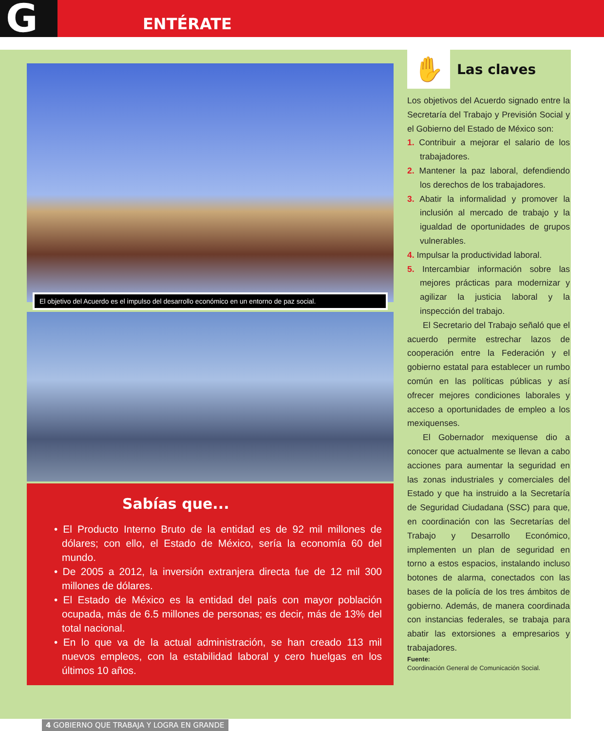G ENTÉRATE
El objetivo del Acuerdo es el impulso del desarrollo económico en un entorno de paz social.
Sabías que...
• El Producto Interno Bruto de la entidad es de 92 mil millones de dólares; con ello, el Estado de México, sería la economía 60 del mundo.
• De 2005 a 2012, la inversión extranjera directa fue de 12 mil 300 millones de dólares.
• El Estado de México es la entidad del país con mayor población ocupada, más de 6.5 millones de personas; es decir, más de 13% del total nacional.
• En lo que va de la actual administración, se han creado 113 mil nuevos empleos, con la estabilidad laboral y cero huelgas en los últimos 10 años.
✋
Las claves
Los objetivos del Acuerdo signado entre la Secretaría del Trabajo y Previsión Social y el Gobierno del Estado de México son:
1. Contribuir a mejorar el salario de los trabajadores.
2. Mantener la paz laboral, defendiendo los derechos de los trabajadores.
3. Abatir la informalidad y promover la inclusión al mercado de trabajo y la igualdad de oportunidades de grupos vulnerables.
4. Impulsar la productividad laboral.
5. Intercambiar información sobre las mejores prácticas para modernizar y agilizar la justicia laboral y la inspección del trabajo.
El Secretario del Trabajo señaló que el acuerdo permite estrechar lazos de cooperación entre la Federación y el gobierno estatal para establecer un rumbo común en las políticas públicas y así ofrecer mejores condiciones laborales y acceso a oportunidades de empleo a los mexiquenses.
El Gobernador mexiquense dio a conocer que actualmente se llevan a cabo acciones para aumentar la seguridad en las zonas industriales y comerciales del Estado y que ha instruido a la Secretaría de Seguridad Ciudadana (SSC) para que, en coordinación con las Secretarías del Trabajo y Desarrollo Económico, implementen un plan de seguridad en torno a estos espacios, instalando incluso botones de alarma, conectados con las bases de la policía de los tres ámbitos de gobierno. Además, de manera coordinada con instancias federales, se trabaja para abatir las extorsiones a empresarios y trabajadores.
Fuente:
Coordinación General de Comunicación Social.
4 GOBIERNO QUE TRABAJA Y LOGRA EN GRANDE